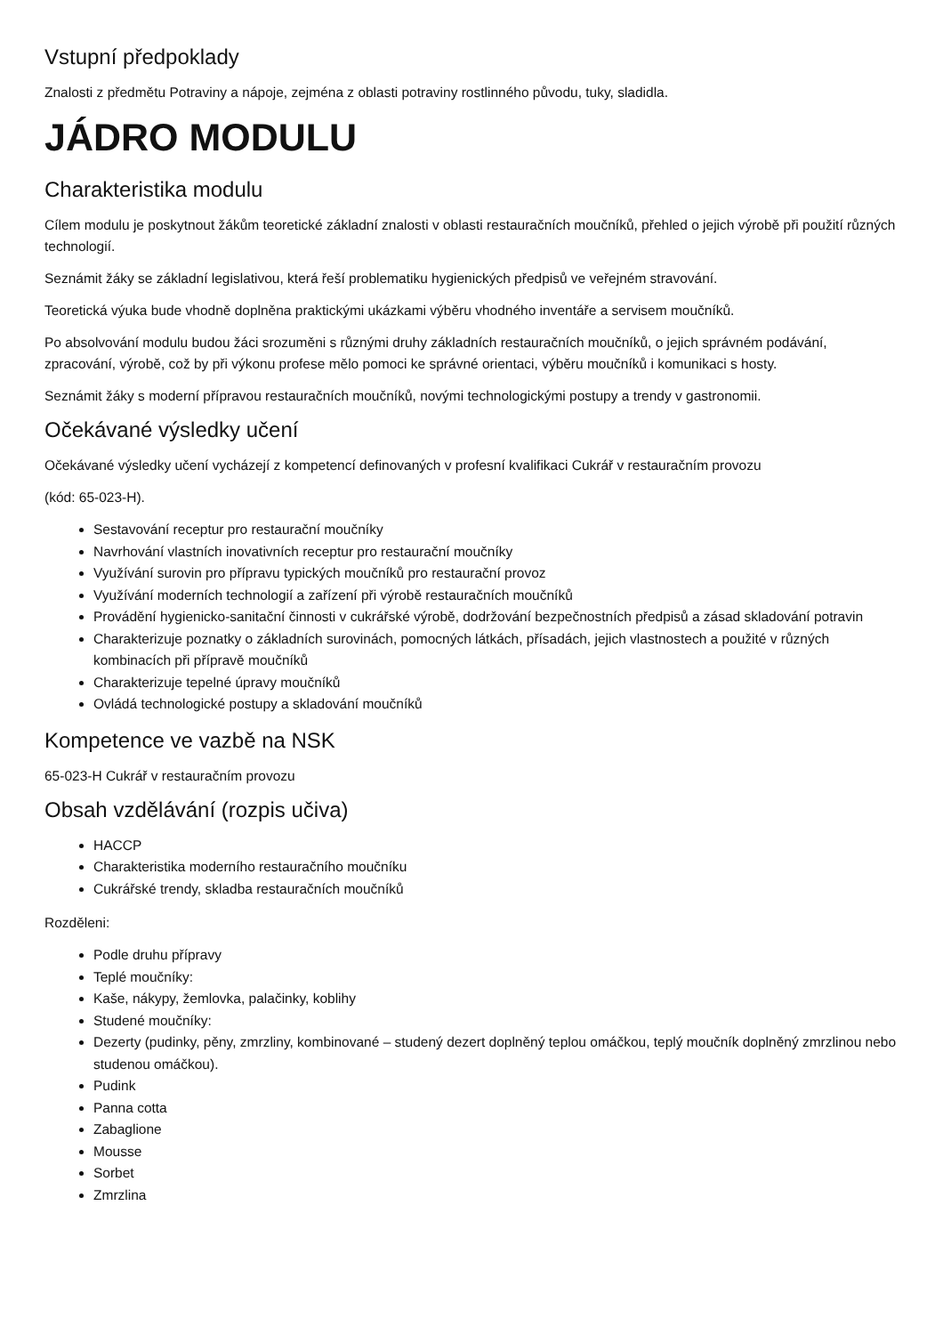Vstupní předpoklady
Znalosti z předmětu Potraviny a nápoje, zejména z oblasti potraviny rostlinného původu, tuky, sladidla.
JÁDRO MODULU
Charakteristika modulu
Cílem modulu je poskytnout žákům teoretické základní znalosti v oblasti restauračních moučníků, přehled o jejich výrobě při použití různých technologií.
Seznámit žáky se základní legislativou, která řeší problematiku hygienických předpisů ve veřejném stravování.
Teoretická výuka bude vhodně doplněna praktickými ukázkami výběru vhodného inventáře a servisem moučníků.
Po absolvování modulu budou žáci srozuměni s různými druhy základních restauračních moučníků, o jejich správném podávání, zpracování, výrobě, což by při výkonu profese mělo pomoci ke správné orientaci, výběru moučníků i komunikaci s hosty.
Seznámit žáky s moderní přípravou restauračních moučníků, novými technologickými postupy a trendy v gastronomii.
Očekávané výsledky učení
Očekávané výsledky učení vycházejí z kompetencí definovaných v profesní kvalifikaci Cukrář v restauračním provozu
(kód: 65-023-H).
Sestavování receptur pro restaurační moučníky
Navrhování vlastních inovativních receptur pro restaurační moučníky
Využívání surovin pro přípravu typických moučníků pro restaurační provoz
Využívání moderních technologií a zařízení při výrobě restauračních moučníků
Provádění hygienicko-sanitační činnosti v cukrářské výrobě, dodržování bezpečnostních předpisů a zásad skladování potravin
Charakterizuje poznatky o základních surovinách, pomocných látkách, přísadách, jejich vlastnostech a použité v různých kombinacích při přípravě moučníků
Charakterizuje tepelné úpravy moučníků
Ovládá technologické postupy a skladování moučníků
Kompetence ve vazbě na NSK
65-023-H Cukrář v restauračním provozu
Obsah vzdělávání (rozpis učiva)
HACCP
Charakteristika moderního restauračního moučníku
Cukrářské trendy, skladba restauračních moučníků
Rozděleni:
Podle druhu přípravy
Teplé moučníky:
Kaše, nákypy, žemlovka, palačinky, koblihy
Studené moučníky:
Dezerty (pudinky, pěny, zmrzliny, kombinované – studený dezert doplněný teplou omáčkou, teplý moučník doplněný zmrzlinou nebo studenou omáčkou).
Pudink
Panna cotta
Zabaglione
Mousse
Sorbet
Zmrzlina